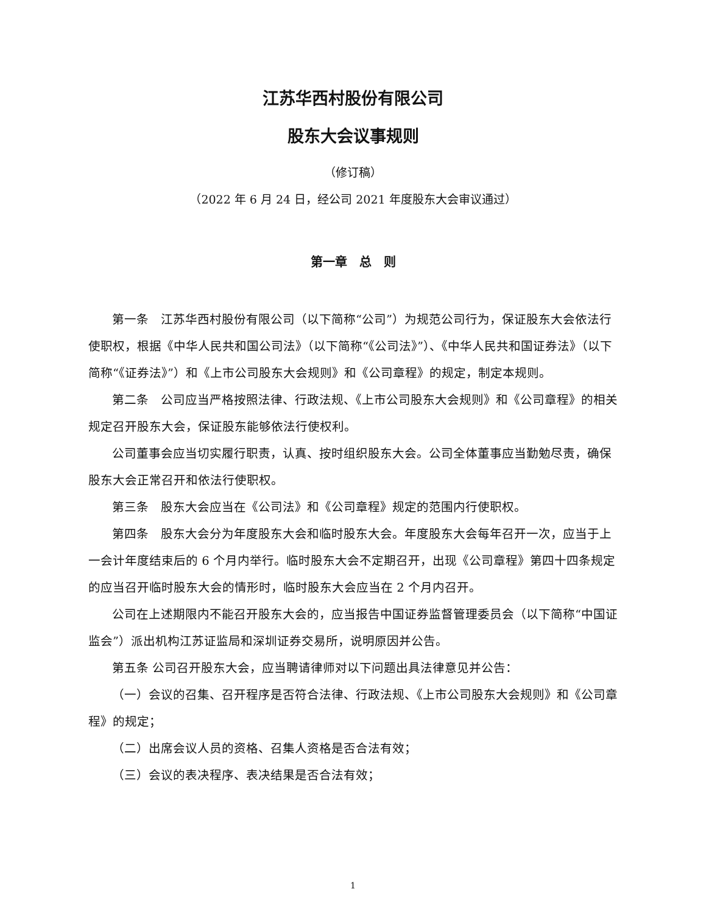江苏华西村股份有限公司
股东大会议事规则
（修订稿）
（2022 年 6 月 24 日，经公司 2021 年度股东大会审议通过）
第一章　总　则
第一条　江苏华西村股份有限公司（以下简称“公司”）为规范公司行为，保证股东大会依法行使职权，根据《中华人民共和国公司法》（以下简称“《公司法》”）、《中华人民共和国证券法》（以下简称“《证券法》”）和《上市公司股东大会规则》和《公司章程》的规定，制定本规则。
第二条　公司应当严格按照法律、行政法规、《上市公司股东大会规则》和《公司章程》的相关规定召开股东大会，保证股东能够依法行使权利。
公司董事会应当切实履行职责，认真、按时组织股东大会。公司全体董事应当勤勉尽责，确保股东大会正常召开和依法行使职权。
第三条　股东大会应当在《公司法》和《公司章程》规定的范围内行使职权。
第四条　股东大会分为年度股东大会和临时股东大会。年度股东大会每年召开一次，应当于上一会计年度结束后的 6 个月内举行。临时股东大会不定期召开，出现《公司章程》第四十四条规定的应当召开临时股东大会的情形时，临时股东大会应当在 2 个月内召开。
公司在上述期限内不能召开股东大会的，应当报告中国证券监督管理委员会（以下简称“中国证监会”）派出机构江苏证监局和深圳证券交易所，说明原因并公告。
第五条 公司召开股东大会，应当聘请律师对以下问题出具法律意见并公告：
（一）会议的召集、召开程序是否符合法律、行政法规、《上市公司股东大会规则》和《公司章程》的规定；
（二）出席会议人员的资格、召集人资格是否合法有效；
（三）会议的表决程序、表决结果是否合法有效；
1